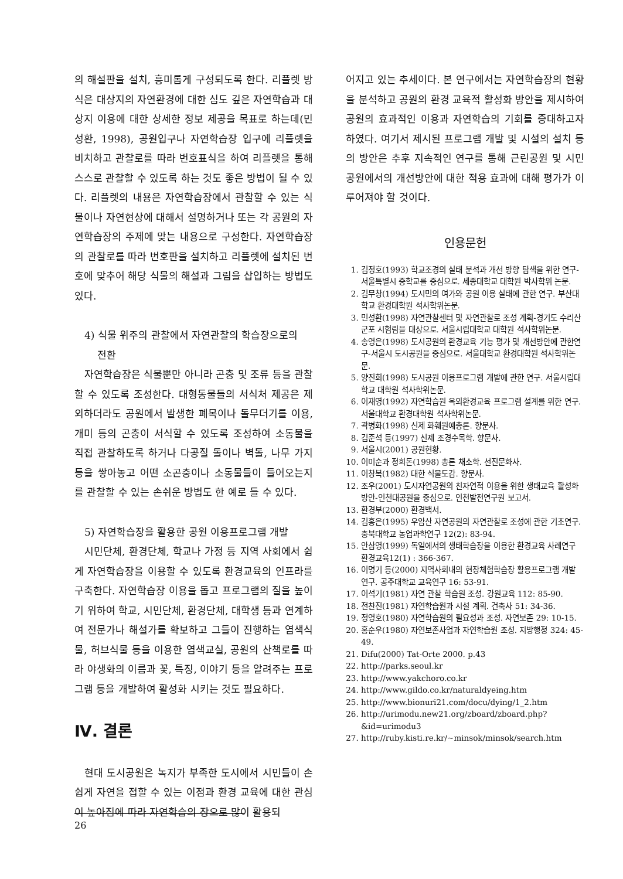의 해설판을 설치, 흥미롭게 구성되도록 한다. 리플렛 방식은 대상지의 자연환경에 대한 심도 깊은 자연학습과 대상지 이용에 대한 상세한 정보 제공을 목표로 하는데(민성환, 1998), 공원입구나 자연학습장 입구에 리플렛을 비치하고 관찰로를 따라 번호표식을 하여 리플렛을 통해 스스로 관찰할 수 있도록 하는 것도 좋은 방법이 될 수 있다. 리플렛의 내용은 자연학습장에서 관찰할 수 있는 식물이나 자연현상에 대해서 설명하거나 또는 각 공원의 자연학습장의 주제에 맞는 내용으로 구성한다. 자연학습장의 관찰로를 따라 번호판을 설치하고 리플렛에 설치된 번호에 맞추어 해당 식물의 해설과 그림을 삽입하는 방법도 있다.
4) 식물 위주의 관찰에서 자연관찰의 학습장으로의
전환
자연학습장은 식물뿐만 아니라 곤충 및 조류 등을 관찰할 수 있도록 조성한다. 대형동물들의 서식처 제공은 제외하더라도 공원에서 발생한 폐목이나 돌무더기를 이용, 개미 등의 곤충이 서식할 수 있도록 조성하여 소동물을 직접 관찰하도록 하거나 다공질 돌이나 벽돌, 나무 가지 등을 쌓아놓고 어떤 소곤충이나 소동물들이 들어오는지를 관찰할 수 있는 손쉬운 방법도 한 예로 들 수 있다.
5) 자연학습장을 활용한 공원 이용프로그램 개발
시민단체, 환경단체, 학교나 가정 등 지역 사회에서 쉽게 자연학습장을 이용할 수 있도록 환경교육의 인프라를 구축한다. 자연학습장 이용을 돕고 프로그램의 질을 높이기 위하여 학교, 시민단체, 환경단체, 대학생 등과 연계하여 전문가나 해설가를 확보하고 그들이 진행하는 염색식물, 허브식물 등을 이용한 염색교실, 공원의 산책로를 따라 야생화의 이름과 꽃, 특징, 이야기 등을 알려주는 프로그램 등을 개발하여 활성화 시키는 것도 필요하다.
Ⅳ. 결론
현대 도시공원은 녹지가 부족한 도시에서 시민들이 손쉽게 자연을 접할 수 있는 이점과 환경 교육에 대한 관심이 높아짐에 따라 자연학습의 장으로 많이 활용되
어지고 있는 추세이다. 본 연구에서는 자연학습장의 현황을 분석하고 공원의 환경 교육적 활성화 방안을 제시하여 공원의 효과적인 이용과 자연학습의 기회를 증대하고자 하였다. 여기서 제시된 프로그램 개발 및 시설의 설치 등의 방안은 추후 지속적인 연구를 통해 근린공원 및 시민공원에서의 개선방안에 대한 적용 효과에 대해 평가가 이루어져야 할 것이다.
인용문헌
1. 김정호(1993) 학교조경의 실태 분석과 개선 방향 탐색을 위한 연구-서울특별시 중학교를 중심으로. 세종대학교 대학원 박사학위 논문.
2. 김무창(1994) 도시민의 여가와 공원 이용 실태에 관한 연구. 부산대학교 환경대학원 석사학위논문.
3. 민성환(1998) 자연관찰센터 및 자연관찰로 조성 계획-경기도 수리산 군포 시험림을 대상으로. 서울시립대학교 대학원 석사학위논문.
4. 송영은(1998) 도시공원의 환경교육 기능 평가 및 개선방안에 관한연구-서울시 도시공원을 중심으로. 서울대학교 환경대학원 석사학위논문.
5. 양진희(1998) 도시공원 이용프로그램 개발에 관한 연구. 서울시립대학교 대학원 석사학위논문.
6. 이재영(1992) 자연학습원 옥외환경교육 프로그램 설계를 위한 연구. 서울대학교 환경대학원 석사학위논문.
7. 곽병화(1998) 신제 화훼원예총론. 향문사.
8. 김준석 등(1997) 신제 조경수목학. 향문사.
9. 서울시(2001) 공원현황.
10. 이미순과 정희돈(1998) 총론 채소학. 선진문화사.
11. 이창복(1982) 대한 식물도감. 향문사.
12. 조우(2001) 도시자연공원의 친자연적 이용을 위한 생태교육 활성화 방안-인천대공원을 중심으로. 인천발전연구원 보고서.
13. 환경부(2000) 환경백서.
14. 김홍은(1995) 우암산 자연공원의 자연관찰로 조성에 관한 기초연구. 충북대학교 농업과학연구 12(2): 83-94.
15. 안삼영(1999) 독일에서의 생태학습장을 이용한 환경교육 사례연구 환경교육12(1) : 366-367.
16. 이명기 등(2000) 지역사회내의 현장체험학습장 활용프로그램 개발 연구. 공주대학교 교육연구 16: 53-91.
17. 이석기(1981) 자연 관찰 학습원 조성. 강원교육 112: 85-90.
18. 전찬진(1981) 자연학습원과 시설 계획. 건축사 51: 34-36.
19. 정영호(1980) 자연학습원의 필요성과 조성. 자연보존 29: 10-15.
20. 홍순우(1980) 자연보존사업과 자연학습원 조성. 지방행정 324: 45-49.
21. Difu(2000) Tat-Orte 2000. p.43
22. http://parks.seoul.kr
23. http://www.yakchoro.co.kr
24. http://www.gildo.co.kr/naturaldyeing.htm
25. http://www.bionuri21.com/docu/dying/1_2.htm
26. http://urimodu.new21.org/zboard/zboard.php?&id=urimodu3
27. http://ruby.kisti.re.kr/~minsok/minsok/search.htm
26